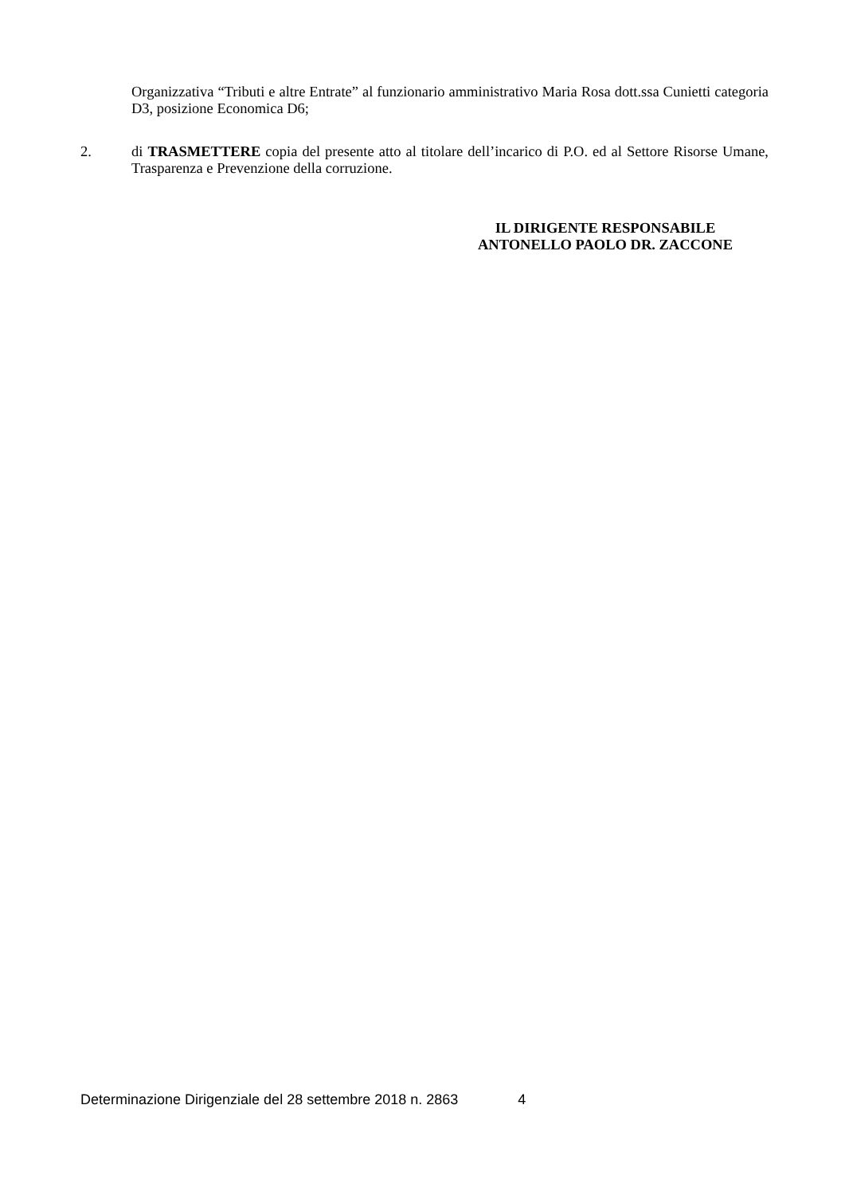Organizzativa “Tributi e altre Entrate” al funzionario amministrativo Maria Rosa dott.ssa Cunietti categoria D3, posizione Economica D6;
2. di TRASMETTERE copia del presente atto al titolare dell’incarico di P.O. ed al Settore Risorse Umane, Trasparenza e Prevenzione della corruzione.
IL DIRIGENTE RESPONSABILE
ANTONELLO PAOLO DR. ZACCONE
Determinazione Dirigenziale del 28 settembre 2018 n. 2863 4